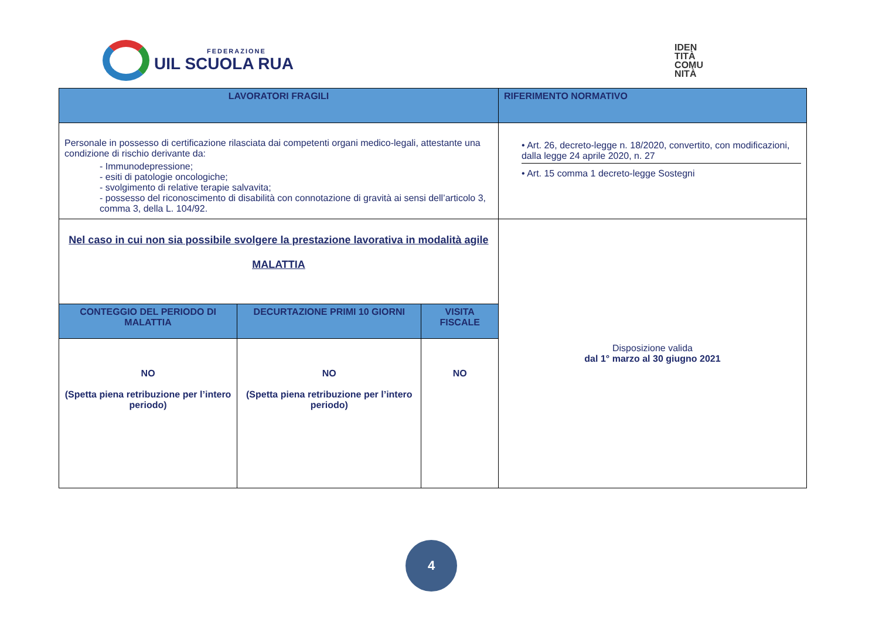FEDERAZIONE
UIL SCUOLA RUA
IDEN
TITÀ
COMU
NITÀ
| LAVORATORI FRAGILI | | | RIFERIMENTO NORMATIVO |
| --- | --- | --- | --- |
| Personale in possesso di certificazione rilasciata dai competenti organi medico-legali, attestante una condizione di rischio derivante da: - Immunodepressione; - esiti di patologie oncologiche; - svolgimento di relative terapie salvavita; - possesso del riconoscimento di disabilità con connotazione di gravità ai sensi dell’articolo 3, comma 3, della L. 104/92. | | | • Art. 26, decreto-legge n. 18/2020, convertito, con modificazioni, dalla legge 24 aprile 2020, n. 27 • Art. 15 comma 1 decreto-legge Sostegni |
| Nel caso in cui non sia possibile svolgere la prestazione lavorativa in modalità agile MALATTIA | | | Disposizione valida dal 1° marzo al 30 giugno 2021 |
| CONTEGGIO DEL PERIODO DI MALATTIA | DECURTAZIONE PRIMI 10 GIORNI | VISITA FISCALE | |
| NO (Spetta piena retribuzione per l’intero periodo) | NO (Spetta piena retribuzione per l’intero periodo) | NO | |
4